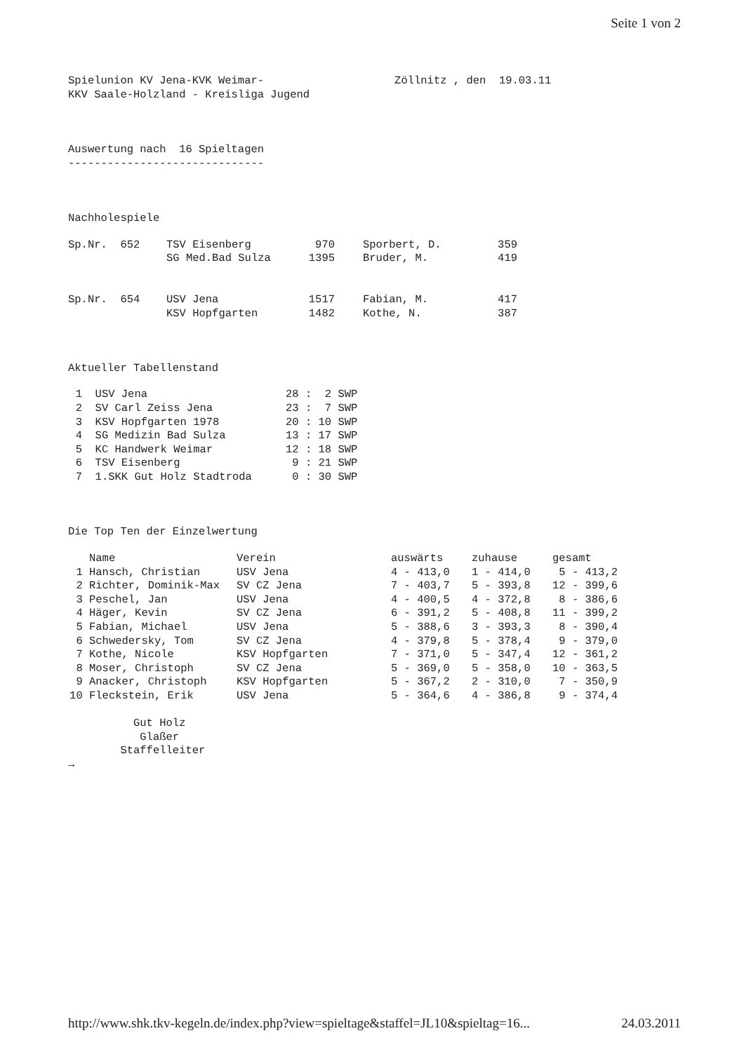Seite 1 von 2
Spielunion KV Jena-KVK Weimar-                    Zöllnitz , den  19.03.11
KKV Saale-Holzland - Kreisliga Jugend



Auswertung nach  16 Spieltagen
------------------------------



Nachholespiele
| Sp.Nr. 652 | TSV Eisenberg | 970 | | Sporbert, D. | 359 |
| | SG Med.Bad Sulza | 1395 | | Bruder, M. | 419 |
| Sp.Nr. 654 | USV Jena | 1517 | | Fabian, M. | 417 |
| | KSV Hopfgarten | 1482 | | Kothe, N. | 387 |
Aktueller Tabellenstand
| 1 | USV Jena | 28 : 2 SWP |
| 2 | SV Carl Zeiss Jena | 23 : 7 SWP |
| 3 | KSV Hopfgarten 1978 | 20 : 10 SWP |
| 4 | SG Medizin Bad Sulza | 13 : 17 SWP |
| 5 | KC Handwerk Weimar | 12 : 18 SWP |
| 6 | TSV Eisenberg | 9 : 21 SWP |
| 7 | 1.SKK Gut Holz Stadtroda | 0 : 30 SWP |
Die Top Ten der Einzelwertung
| | Name | Verein | auswärts | zuhause | gesamt |
| --- | --- | --- | --- | --- | --- |
| 1 | Hansch, Christian | USV Jena | 4 - 413,0 | 1 - 414,0 | 5 - 413,2 |
| 2 | Richter, Dominik-Max | SV CZ Jena | 7 - 403,7 | 5 - 393,8 | 12 - 399,6 |
| 3 | Peschel, Jan | USV Jena | 4 - 400,5 | 4 - 372,8 | 8 - 386,6 |
| 4 | Häger, Kevin | SV CZ Jena | 6 - 391,2 | 5 - 408,8 | 11 - 399,2 |
| 5 | Fabian, Michael | USV Jena | 5 - 388,6 | 3 - 393,3 | 8 - 390,4 |
| 6 | Schwedersky, Tom | SV CZ Jena | 4 - 379,8 | 5 - 378,4 | 9 - 379,0 |
| 7 | Kothe, Nicole | KSV Hopfgarten | 7 - 371,0 | 5 - 347,4 | 12 - 361,2 |
| 8 | Moser, Christoph | SV CZ Jena | 5 - 369,0 | 5 - 358,0 | 10 - 363,5 |
| 9 | Anacker, Christoph | KSV Hopfgarten | 5 - 367,2 | 2 - 310,0 | 7 - 350,9 |
| 10 | Fleckstein, Erik | USV Jena | 5 - 364,6 | 4 - 386,8 | 9 - 374,4 |
          Gut Holz
           Glaßer
        Staffelleiter
→
http://www.shk.tkv-kegeln.de/index.php?view=spieltage&staffel=JL10&spieltag=16... 24.03.2011